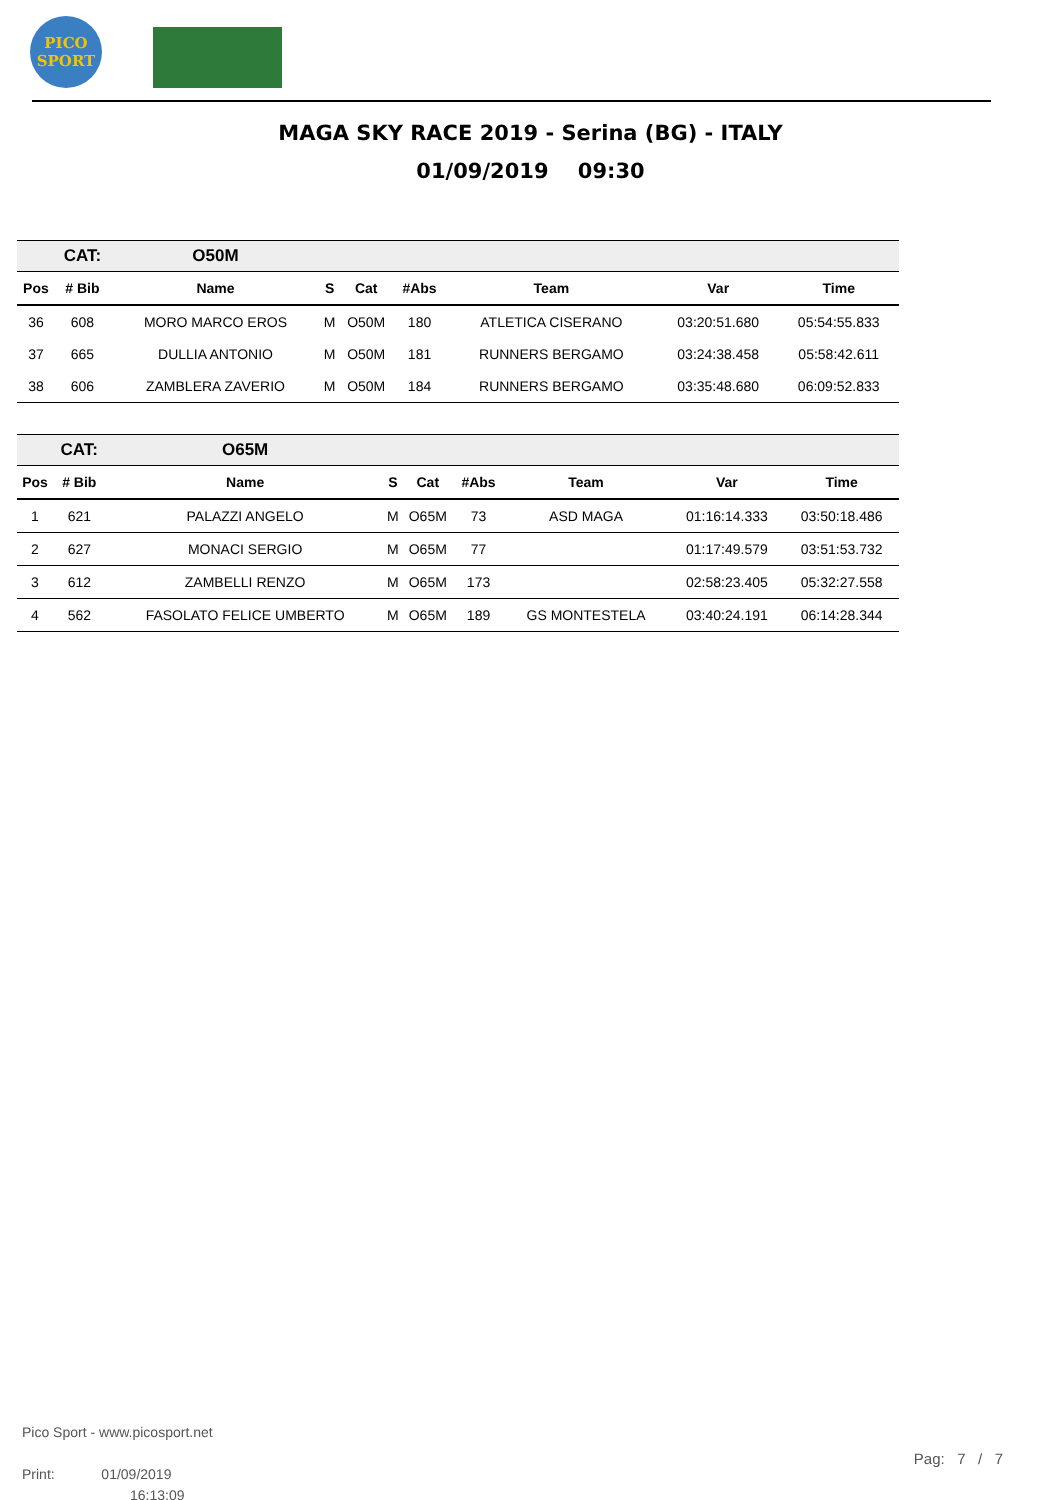PICO
SPORT
MAGA SKY RACE 2019 - Serina (BG) - ITALY
01/09/2019 09:30
| | CAT: | O50M | | | | | | |
| --- | --- | --- | --- | --- | --- | --- | --- | --- |
| Pos | # Bib | Name | S | Cat | #Abs | Team | Var | Time |
| 36 | 608 | MORO MARCO EROS | M | O50M | 180 | ATLETICA CISERANO | 03:20:51.680 | 05:54:55.833 |
| 37 | 665 | DULLIA ANTONIO | M | O50M | 181 | RUNNERS BERGAMO | 03:24:38.458 | 05:58:42.611 |
| 38 | 606 | ZAMBLERA ZAVERIO | M | O50M | 184 | RUNNERS BERGAMO | 03:35:48.680 | 06:09:52.833 |
| | CAT: | O65M | | | | | | |
| --- | --- | --- | --- | --- | --- | --- | --- | --- |
| Pos | # Bib | Name | S | Cat | #Abs | Team | Var | Time |
| 1 | 621 | PALAZZI ANGELO | M | O65M | 73 | ASD MAGA | 01:16:14.333 | 03:50:18.486 |
| 2 | 627 | MONACI SERGIO | M | O65M | 77 | | 01:17:49.579 | 03:51:53.732 |
| 3 | 612 | ZAMBELLI RENZO | M | O65M | 173 | | 02:58:23.405 | 05:32:27.558 |
| 4 | 562 | FASOLATO FELICE UMBERTO | M | O65M | 189 | GS MONTESTELA | 03:40:24.191 | 06:14:28.344 |
Pico Sport - www.picosport.net
Print: 01/09/2019
16:13:09
Pag: 7 / 7